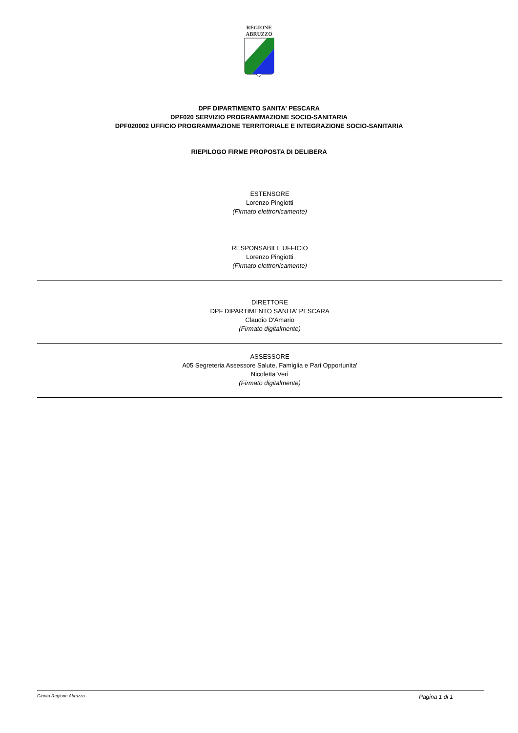REGIONE
ABRUZZO
DPF DIPARTIMENTO SANITA' PESCARA
DPF020 SERVIZIO PROGRAMMAZIONE SOCIO-SANITARIA
DPF020002 UFFICIO PROGRAMMAZIONE TERRITORIALE E INTEGRAZIONE SOCIO-SANITARIA
RIEPILOGO FIRME PROPOSTA DI DELIBERA
ESTENSORE
Lorenzo Pingiotti
(Firmato elettronicamente)
RESPONSABILE UFFICIO
Lorenzo Pingiotti
(Firmato elettronicamente)
DIRETTORE
DPF DIPARTIMENTO SANITA' PESCARA
Claudio D'Amario
(Firmato digitalmente)
ASSESSORE
A05 Segreteria Assessore Salute, Famiglia e Pari Opportunita'
Nicoletta Verì
(Firmato digitalmente)
Giunta Regione Abruzzo. Pagina 1 di 1